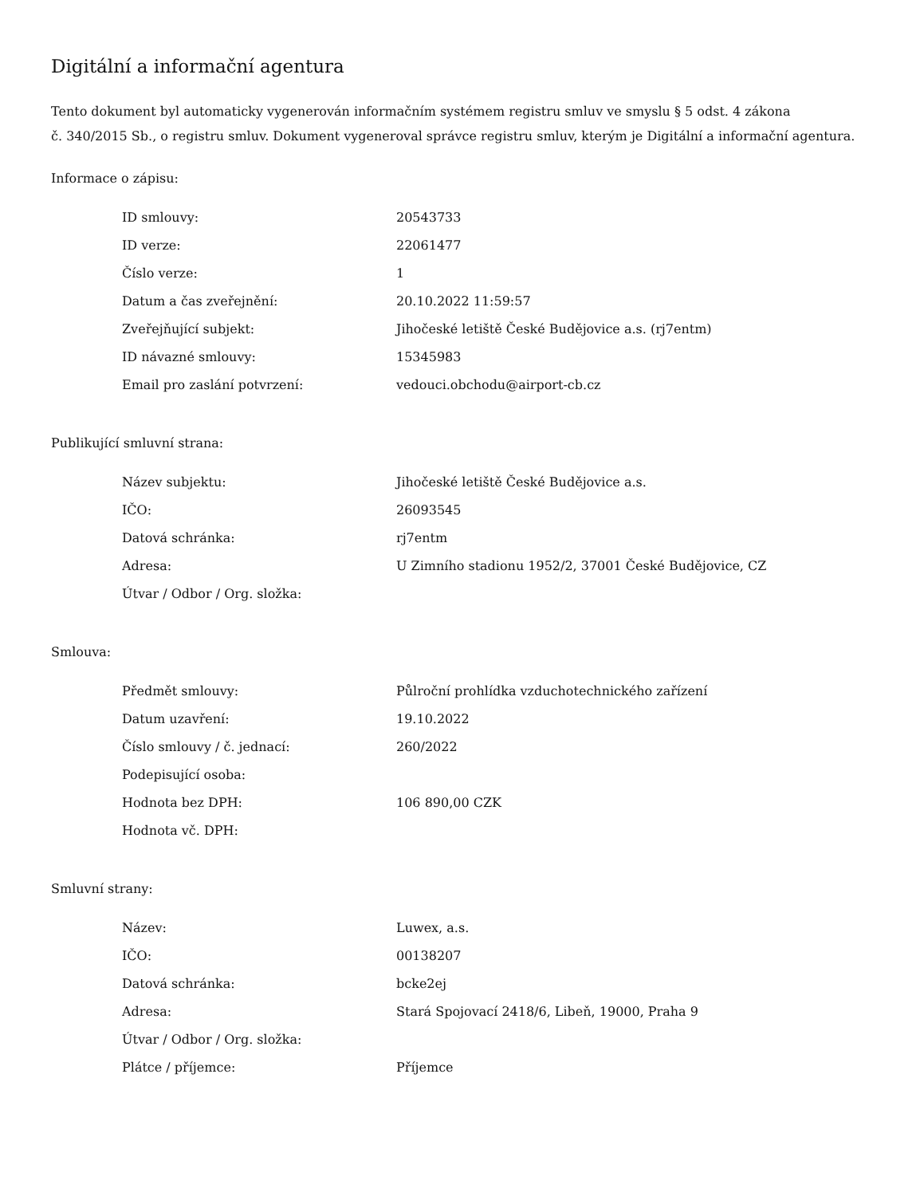Digitální a informační agentura
Tento dokument byl automaticky vygenerován informačním systémem registru smluv ve smyslu § 5 odst. 4 zákona
č. 340/2015 Sb., o registru smluv. Dokument vygeneroval správce registru smluv, kterým je Digitální a informační agentura.
Informace o zápisu:
| ID smlouvy: | 20543733 |
| ID verze: | 22061477 |
| Číslo verze: | 1 |
| Datum a čas zveřejnění: | 20.10.2022 11:59:57 |
| Zveřejňující subjekt: | Jihočeské letiště České Budějovice a.s. (rj7entm) |
| ID návazné smlouvy: | 15345983 |
| Email pro zaslání potvrzení: | vedouci.obchodu@airport-cb.cz |
Publikující smluvní strana:
| Název subjektu: | Jihočeské letiště České Budějovice a.s. |
| IČO: | 26093545 |
| Datová schránka: | rj7entm |
| Adresa: | U Zimního stadionu 1952/2, 37001 České Budějovice, CZ |
| Útvar / Odbor / Org. složka: | |
Smlouva:
| Předmět smlouvy: | Půlroční prohlídka vzduchotechnického zařízení |
| Datum uzavření: | 19.10.2022 |
| Číslo smlouvy / č. jednací: | 260/2022 |
| Podepisující osoba: | |
| Hodnota bez DPH: | 106 890,00 CZK |
| Hodnota vč. DPH: | |
Smluvní strany:
| Název: | Luwex, a.s. |
| IČO: | 00138207 |
| Datová schránka: | bcke2ej |
| Adresa: | Stará Spojovací 2418/6, Libeň, 19000, Praha 9 |
| Útvar / Odbor / Org. složka: | |
| Plátce / příjemce: | Příjemce |